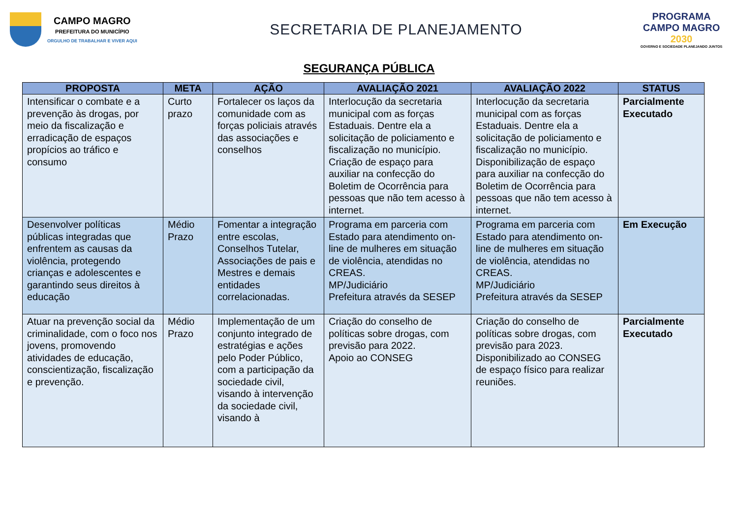CAMPO MAGRO
PREFEITURA DO MUNICÍPIO
ORGULHO DE TRABALHAR E VIVER AQUI
SECRETARIA DE PLANEJAMENTO
PROGRAMA
CAMPO MAGRO
2030
GOVERNO E SOCIEDADE PLANEJANDO JUNTOS
SEGURANÇA PÚBLICA
| PROPOSTA | META | AÇÃO | AVALIAÇÃO 2021 | AVALIAÇÃO 2022 | STATUS |
| --- | --- | --- | --- | --- | --- |
| Intensificar o combate e a prevenção às drogas, por meio da fiscalização e erradicação de espaços propícios ao tráfico e consumo | Curto prazo | Fortalecer os laços da comunidade com as forças policiais através das associações e conselhos | Interlocução da secretaria municipal com as forças Estaduais. Dentre ela a solicitação de policiamento e fiscalização no município. Criação de espaço para auxiliar na confecção do Boletim de Ocorrência para pessoas que não tem acesso à internet. | Interlocução da secretaria municipal com as forças Estaduais. Dentre ela a solicitação de policiamento e fiscalização no município. Disponibilização de espaço para auxiliar na confecção do Boletim de Ocorrência para pessoas que não tem acesso à internet. | Parcialmente Executado |
| Desenvolver políticas públicas integradas que enfrentem as causas da violência, protegendo crianças e adolescentes e garantindo seus direitos à educação | Médio Prazo | Fomentar a integração entre escolas, Conselhos Tutelar, Associações de pais e Mestres e demais entidades correlacionadas. | Programa em parceria com Estado para atendimento on-line de mulheres em situação de violência, atendidas no CREAS. MP/Judiciário Prefeitura através da SESEP | Programa em parceria com Estado para atendimento on-line de mulheres em situação de violência, atendidas no CREAS. MP/Judiciário Prefeitura através da SESEP | Em Execução |
| Atuar na prevenção social da criminalidade, com o foco nos jovens, promovendo atividades de educação, conscientização, fiscalização e prevenção. | Médio Prazo | Implementação de um conjunto integrado de estratégias e ações pelo Poder Público, com a participação da sociedade civil, visando à intervenção da sociedade civil, visando à | Criação do conselho de políticas sobre drogas, com previsão para 2022. Apoio ao CONSEG | Criação do conselho de políticas sobre drogas, com previsão para 2023. Disponibilizado ao CONSEG de espaço físico para realizar reuniões. | Parcialmente Executado |